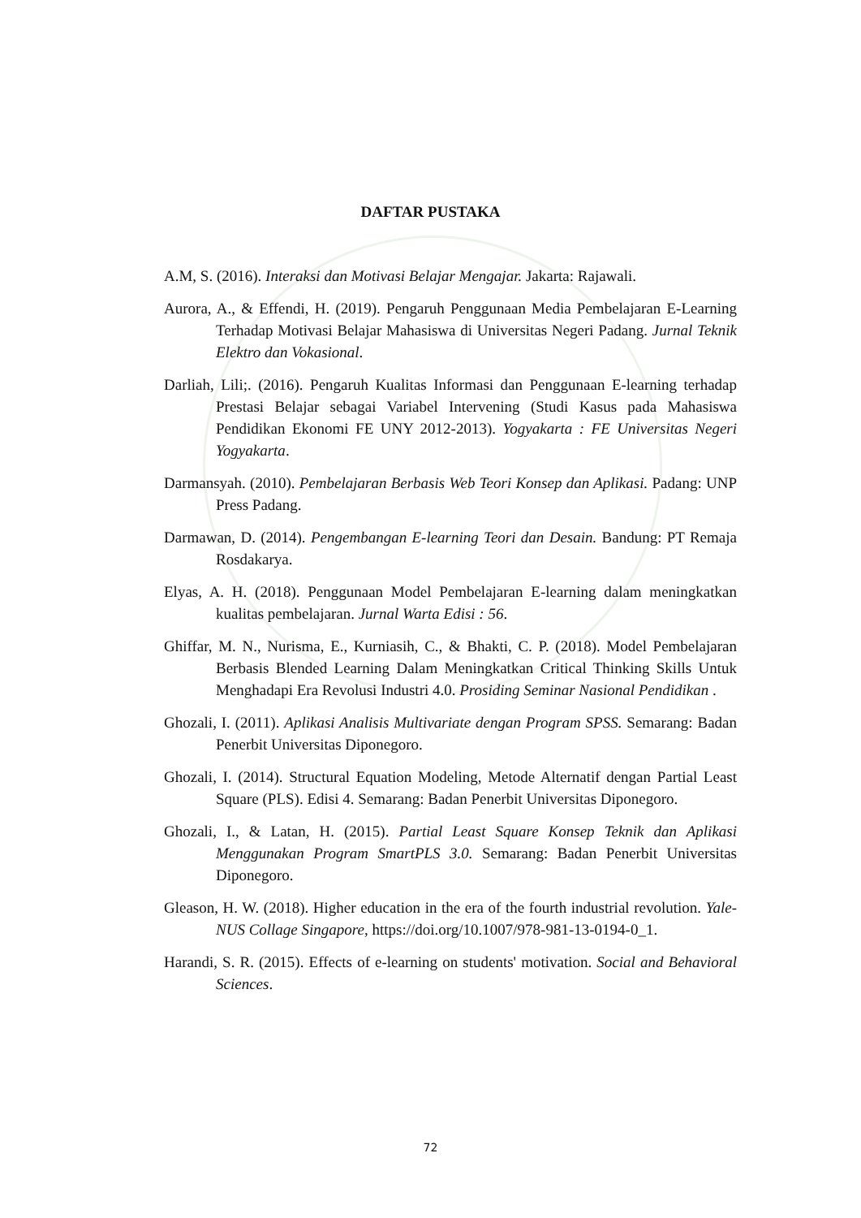DAFTAR PUSTAKA
A.M, S. (2016). Interaksi dan Motivasi Belajar Mengajar. Jakarta: Rajawali.
Aurora, A., & Effendi, H. (2019). Pengaruh Penggunaan Media Pembelajaran E-Learning Terhadap Motivasi Belajar Mahasiswa di Universitas Negeri Padang. Jurnal Teknik Elektro dan Vokasional.
Darliah, Lili;. (2016). Pengaruh Kualitas Informasi dan Penggunaan E-learning terhadap Prestasi Belajar sebagai Variabel Intervening (Studi Kasus pada Mahasiswa Pendidikan Ekonomi FE UNY 2012-2013). Yogyakarta : FE Universitas Negeri Yogyakarta.
Darmansyah. (2010). Pembelajaran Berbasis Web Teori Konsep dan Aplikasi. Padang: UNP Press Padang.
Darmawan, D. (2014). Pengembangan E-learning Teori dan Desain. Bandung: PT Remaja Rosdakarya.
Elyas, A. H. (2018). Penggunaan Model Pembelajaran E-learning dalam meningkatkan kualitas pembelajaran. Jurnal Warta Edisi : 56.
Ghiffar, M. N., Nurisma, E., Kurniasih, C., & Bhakti, C. P. (2018). Model Pembelajaran Berbasis Blended Learning Dalam Meningkatkan Critical Thinking Skills Untuk Menghadapi Era Revolusi Industri 4.0. Prosiding Seminar Nasional Pendidikan .
Ghozali, I. (2011). Aplikasi Analisis Multivariate dengan Program SPSS. Semarang: Badan Penerbit Universitas Diponegoro.
Ghozali, I. (2014). Structural Equation Modeling, Metode Alternatif dengan Partial Least Square (PLS). Edisi 4. Semarang: Badan Penerbit Universitas Diponegoro.
Ghozali, I., & Latan, H. (2015). Partial Least Square Konsep Teknik dan Aplikasi Menggunakan Program SmartPLS 3.0. Semarang: Badan Penerbit Universitas Diponegoro.
Gleason, H. W. (2018). Higher education in the era of the fourth industrial revolution. Yale-NUS Collage Singapore, https://doi.org/10.1007/978-981-13-0194-0_1.
Harandi, S. R. (2015). Effects of e-learning on students' motivation. Social and Behavioral Sciences.
72